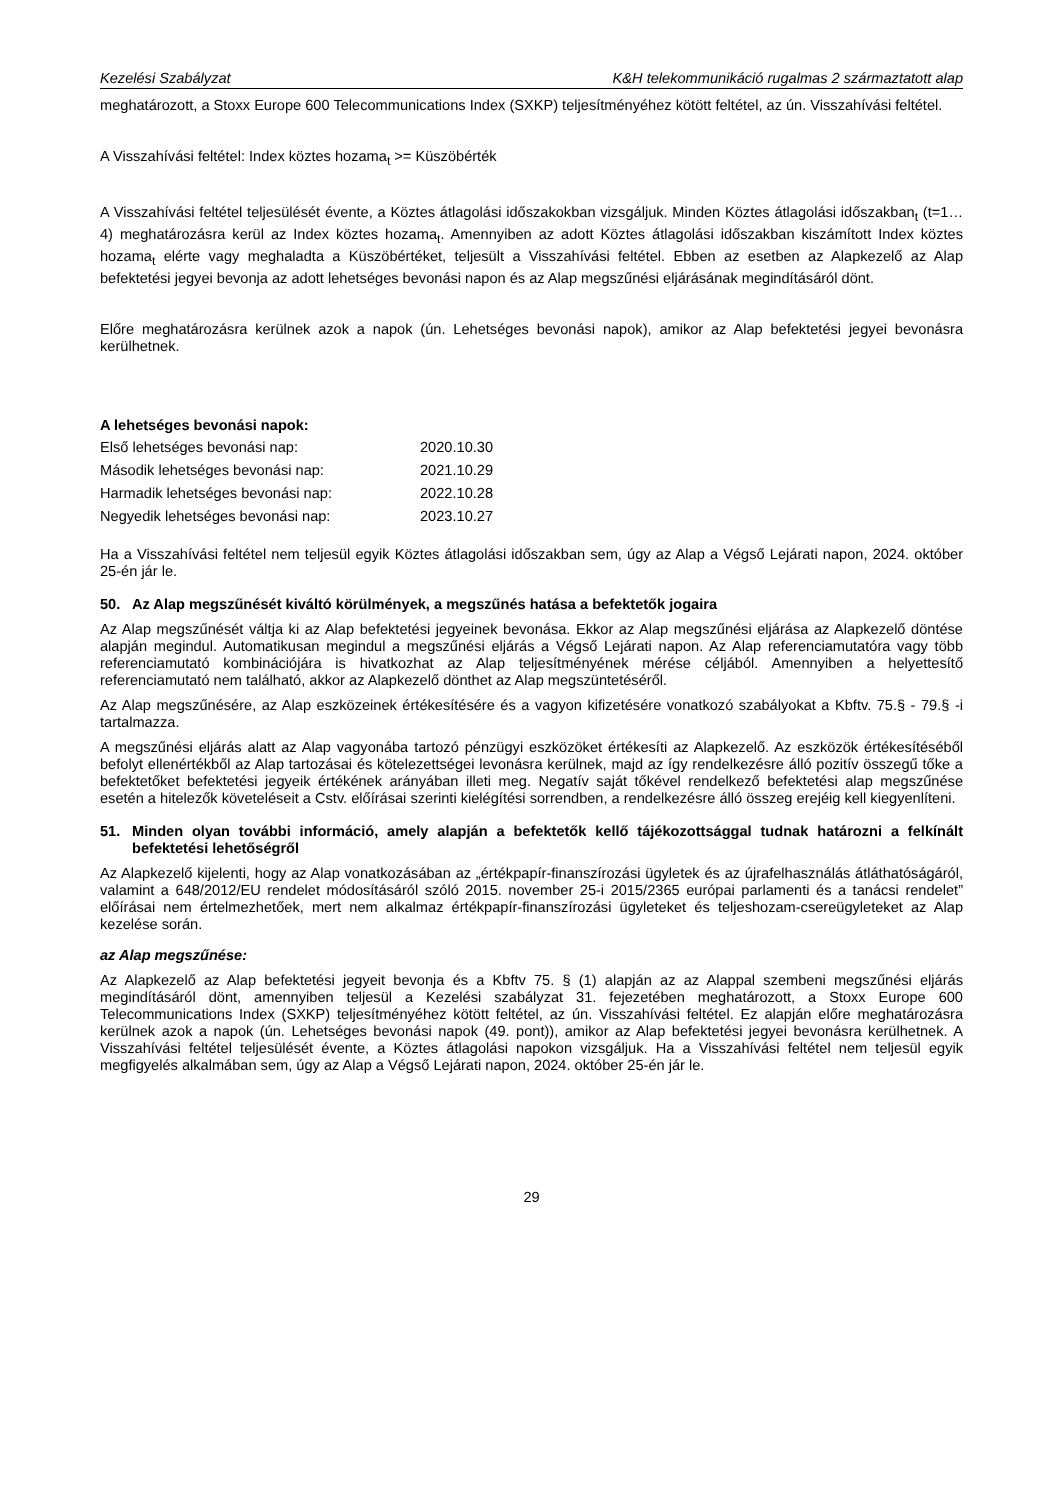Kezelési Szabályzat K&H telekommunikáció rugalmas 2 származtatott alap
meghatározott, a Stoxx Europe 600 Telecommunications Index (SXKP) teljesítményéhez kötött feltétel, az ún. Visszahívási feltétel.
A Visszahívási feltétel: Index köztes hozama<sub>t</sub> >= Küszöbérték
A Visszahívási feltétel teljesülését évente, a Köztes átlagolási időszakokban vizsgáljuk. Minden Köztes átlagolási időszakban<sub>t</sub> (t=1…4) meghatározásra kerül az Index köztes hozama<sub>t</sub>. Amennyiben az adott Köztes átlagolási időszakban kiszámított Index köztes hozama<sub>t</sub> elérte vagy meghaladta a Küszöbértéket, teljesült a Visszahívási feltétel. Ebben az esetben az Alapkezelő az Alap befektetési jegyei bevonja az adott lehetséges bevonási napon és az Alap megszűnési eljárásának megindításáról dönt.
Előre meghatározásra kerülnek azok a napok (ún. Lehetséges bevonási napok), amikor az Alap befektetési jegyei bevonásra kerülhetnek.
A lehetséges bevonási napok:
| Első lehetséges bevonási nap: | 2020.10.30 |
| Második lehetséges bevonási nap: | 2021.10.29 |
| Harmadik lehetséges bevonási nap: | 2022.10.28 |
| Negyedik lehetséges bevonási nap: | 2023.10.27 |
Ha a Visszahívási feltétel nem teljesül egyik Köztes átlagolási időszakban sem, úgy az Alap a Végső Lejárati napon, 2024. október 25-én jár le.
50. Az Alap megszűnését kiváltó körülmények, a megszűnés hatása a befektetők jogaira
Az Alap megszűnését váltja ki az Alap befektetési jegyeinek bevonása. Ekkor az Alap megszűnési eljárása az Alapkezelő döntése alapján megindul. Automatikusan megindul a megszűnési eljárás a Végső Lejárati napon. Az Alap referenciamutatóra vagy több referenciamutató kombinációjára is hivatkozhat az Alap teljesítményének mérése céljából. Amennyiben a helyettesítő referenciamutató nem található, akkor az Alapkezelő dönthet az Alap megszüntetéséről.
Az Alap megszűnésére, az Alap eszközeinek értékesítésére és a vagyon kifizetésére vonatkozó szabályokat a Kbftv. 75.§ - 79.§ -i tartalmazza.
A megszűnési eljárás alatt az Alap vagyonába tartozó pénzügyi eszközöket értékesíti az Alapkezelő. Az eszközök értékesítéséből befolyt ellenértékből az Alap tartozásai és kötelezettségei levonásra kerülnek, majd az így rendelkezésre álló pozitív összegű tőke a befektetőket befektetési jegyeik értékének arányában illeti meg. Negatív saját tőkével rendelkező befektetési alap megszűnése esetén a hitelezők követeléseit a Cstv. előírásai szerinti kielégítési sorrendben, a rendelkezésre álló összeg erejéig kell kiegyenlíteni.
51. Minden olyan további információ, amely alapján a befektetők kellő tájékozottsággal tudnak határozni a felkínált befektetési lehetőségről
Az Alapkezelő kijelenti, hogy az Alap vonatkozásában az „értékpapír-finanszírozási ügyletek és az újrafelhasználás átláthatóságáról, valamint a 648/2012/EU rendelet módosításáról szóló 2015. november 25-i 2015/2365 európai parlamenti és a tanácsi rendelet” előírásai nem értelmezhetőek, mert nem alkalmaz értékpapír-finanszírozási ügyleteket és teljeshozam-csereügyleteket az Alap kezelése során.
az Alap megszűnése:
Az Alapkezelő az Alap befektetési jegyeit bevonja és a Kbftv 75. § (1) alapján az az Alappal szembeni megszűnési eljárás megindításáról dönt, amennyiben teljesül a Kezelési szabályzat 31. fejezetében meghatározott, a Stoxx Europe 600 Telecommunications Index (SXKP) teljesítményéhez kötött feltétel, az ún. Visszahívási feltétel. Ez alapján előre meghatározásra kerülnek azok a napok (ún. Lehetséges bevonási napok (49. pont)), amikor az Alap befektetési jegyei bevonásra kerülhetnek. A Visszahívási feltétel teljesülését évente, a Köztes átlagolási napokon vizsgáljuk. Ha a Visszahívási feltétel nem teljesül egyik megfigyelés alkalmában sem, úgy az Alap a Végső Lejárati napon, 2024. október 25-én jár le.
29